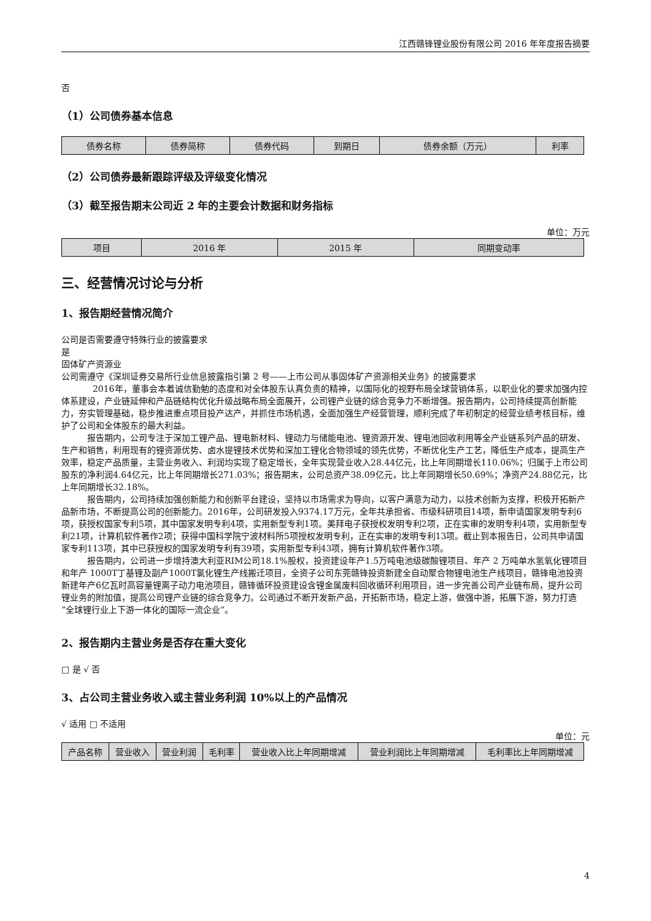江西赣锋锂业股份有限公司 2016 年年度报告摘要
否
（1）公司债券基本信息
| 债券名称 | 债券简称 | 债券代码 | 到期日 | 债券余额（万元） | 利率 |
| --- | --- | --- | --- | --- | --- |
（2）公司债券最新跟踪评级及评级变化情况
（3）截至报告期末公司近 2 年的主要会计数据和财务指标
单位：万元
| 项目 | 2016 年 | 2015 年 | 同期变动率 |
| --- | --- | --- | --- |
三、经营情况讨论与分析
1、报告期经营情况简介
公司是否需要遵守特殊行业的披露要求
是
固体矿产资源业
公司需遵守《深圳证券交易所行业信息披露指引第 2 号——上市公司从事固体矿产资源相关业务》的披露要求
2016年，董事会本着诚信勤勉的态度和对全体股东认真负责的精神，以国际化的视野布局全球营销体系，以职业化的要求加强内控体系建设，产业链延伸和产品链结构优化升级战略布局全面展开，公司锂产业链的综合竞争力不断增强。报告期内，公司持续提高创新能力，夯实管理基础，稳步推进重点项目投产达产，并抓住市场机遇，全面加强生产经营管理，顺利完成了年初制定的经营业绩考核目标，维护了公司和全体股东的最大利益。
报告期内，公司专注于深加工锂产品、锂电新材料、锂动力与储能电池、锂资源开发、锂电池回收利用等全产业链系列产品的研发、生产和销售，利用现有的锂资源优势、卤水提锂技术优势和深加工锂化合物领域的领先优势，不断优化生产工艺，降低生产成本，提高生产效率，稳定产品质量，主营业务收入、利润均实现了稳定增长，全年实现营业收入28.44亿元，比上年同期增长110.06%；归属于上市公司股东的净利润4.64亿元，比上年同期增长271.03%；报告期末，公司总资产38.09亿元，比上年同期增长50.69%；净资产24.88亿元，比上年同期增长32.18%。
报告期内，公司持续加强创新能力和创新平台建设，坚持以市场需求为导向，以客户满意为动力，以技术创新为支撑，积极开拓新产品新市场，不断提高公司的创新能力。2016年，公司研发投入9374.17万元，全年共承担省、市级科研项目14项，新申请国家发明专利6项，获授权国家专利5项，其中国家发明专利4项，实用新型专利1项。美拜电子获授权发明专利2项，正在实审的发明专利4项，实用新型专利21项，计算机软件著作2项；获得中国科学院宁波材料所5项授权发明专利，正在实审的发明专利13项。截止到本报告日，公司共申请国家专利113项，其中已获授权的国家发明专利有39项，实用新型专利43项，拥有计算机软件著作3项。
报告期内，公司进一步增持澳大利亚RIM公司18.1%股权，投资建设年产1.5万吨电池级碳酸锂项目、年产 2 万吨单水氢氧化锂项目和年产 1000T丁基锂及副产1000T氯化锂生产线搬迁项目，全资子公司东莞赣锋投资新建全自动聚合物锂电池生产线项目，赣锋电池投资新建年产6亿瓦时高容量锂离子动力电池项目，赣锋循环投资建设含锂金属废料回收循环利用项目，进一步完善公司产业链布局，提升公司锂业务的附加值，提高公司锂产业链的综合竞争力。公司通过不断开发新产品，开拓新市场，稳定上游，做强中游，拓展下游，努力打造“全球锂行业上下游一体化的国际一流企业”。
2、报告期内主营业务是否存在重大变化
□ 是 √ 否
3、占公司主营业务收入或主营业务利润 10%以上的产品情况
√ 适用 □ 不适用
单位：元
| 产品名称 | 营业收入 | 营业利润 | 毛利率 | 营业收入比上年同期增减 | 营业利润比上年同期增减 | 毛利率比上年同期增减 |
| --- | --- | --- | --- | --- | --- | --- |
4